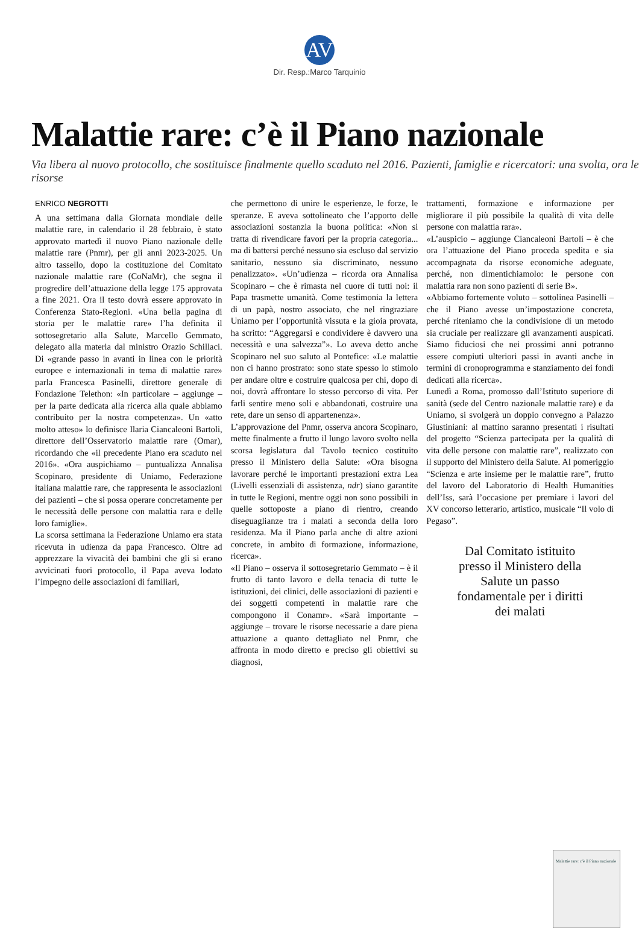AV
Dir. Resp.:Marco Tarquinio
Malattie rare: c’è il Piano nazionale
Via libera al nuovo protocollo, che sostituisce finalmente quello scaduto nel 2016. Pazienti, famiglie e ricercatori: una svolta, ora le risorse
ENRICO NEGROTTI
A una settimana dalla Giornata mondiale delle malattie rare, in calendario il 28 febbraio, è stato approvato martedì il nuovo Piano nazionale delle malattie rare (Pnmr), per gli anni 2023-2025. Un altro tassello, dopo la costituzione del Comitato nazionale malattie rare (CoNaMr), che segna il progredire dell’attuazione della legge 175 approvata a fine 2021. Ora il testo dovrà essere approvato in Conferenza Stato-Regioni. «Una bella pagina di storia per le malattie rare» l’ha definita il sottosegretario alla Salute, Marcello Gemmato, delegato alla materia dal ministro Orazio Schillaci. Di «grande passo in avanti in linea con le priorità europee e internazionali in tema di malattie rare» parla Francesca Pasinelli, direttore generale di Fondazione Telethon: «In particolare – aggiunge – per la parte dedicata alla ricerca alla quale abbiamo contribuito per la nostra competenza». Un «atto molto atteso» lo definisce Ilaria Ciancaleoni Bartoli, direttore dell’Osservatorio malattie rare (Omar), ricordando che «il precedente Piano era scaduto nel 2016». «Ora auspichiamo – puntualizza Annalisa Scopinaro, presidente di Uniamo, Federazione italiana malattie rare, che rappresenta le associazioni dei pazienti – che si possa operare concretamente per le necessità delle persone con malattia rara e delle loro famiglie».
La scorsa settimana la Federazione Uniamo era stata ricevuta in udienza da papa Francesco. Oltre ad apprezzare la vivacità dei bambini che gli si erano avvicinati fuori protocollo, il Papa aveva lodato l’impegno delle associazioni di familiari,
che permettono di unire le esperienze, le forze, le speranze. E aveva sottolineato che l’apporto delle associazioni sostanzia la buona politica: «Non si tratta di rivendicare favori per la propria categoria... ma di battersi perché nessuno sia escluso dal servizio sanitario, nessuno sia discriminato, nessuno penalizzato». «Un’udienza – ricorda ora Annalisa Scopinaro – che è rimasta nel cuore di tutti noi: il Papa trasmette umanità. Come testimonia la lettera di un papà, nostro associato, che nel ringraziare Uniamo per l’opportunità vissuta e la gioia provata, ha scritto: “Aggregarsi e condividere è davvero una necessità e una salvezza”». Lo aveva detto anche Scopinaro nel suo saluto al Pontefice: «Le malattie non ci hanno prostrato: sono state spesso lo stimolo per andare oltre e costruire qualcosa per chi, dopo di noi, dovrà affrontare lo stesso percorso di vita. Per farli sentire meno soli e abbandonati, costruire una rete, dare un senso di appartenenza».
L’approvazione del Pnmr, osserva ancora Scopinaro, mette finalmente a frutto il lungo lavoro svolto nella scorsa legislatura dal Tavolo tecnico costituito presso il Ministero della Salute: «Ora bisogna lavorare perché le importanti prestazioni extra Lea (Livelli essenziali di assistenza, ndr) siano garantite in tutte le Regioni, mentre oggi non sono possibili in quelle sottoposte a piano di rientro, creando diseguaglianze tra i malati a seconda della loro residenza. Ma il Piano parla anche di altre azioni concrete, in ambito di formazione, informazione, ricerca».
«Il Piano – osserva il sottosegretario Gemmato – è il frutto di tanto lavoro e della tenacia di tutte le istituzioni, dei clinici, delle associazioni di pazienti e dei soggetti competenti in malattie rare che compongono il Conamr». «Sarà importante – aggiunge – trovare le risorse necessarie a dare piena attuazione a quanto dettagliato nel Pnmr, che affronta in modo diretto e preciso gli obiettivi su diagnosi,
trattamenti, formazione e informazione per migliorare il più possibile la qualità di vita delle persone con malattia rara».
«L’auspicio – aggiunge Ciancaleoni Bartoli – è che ora l’attuazione del Piano proceda spedita e sia accompagnata da risorse economiche adeguate, perché, non dimentichiamolo: le persone con malattia rara non sono pazienti di serie B».
«Abbiamo fortemente voluto – sottolinea Pasinelli – che il Piano avesse un’impostazione concreta, perché riteniamo che la condivisione di un metodo sia cruciale per realizzare gli avanzamenti auspicati. Siamo fiduciosi che nei prossimi anni potranno essere compiuti ulteriori passi in avanti anche in termini di cronoprogramma e stanziamento dei fondi dedicati alla ricerca».
Lunedì a Roma, promosso dall’Istituto superiore di sanità (sede del Centro nazionale malattie rare) e da Uniamo, si svolgerà un doppio convegno a Palazzo Giustiniani: al mattino saranno presentati i risultati del progetto “Scienza partecipata per la qualità di vita delle persone con malattie rare”, realizzato con il supporto del Ministero della Salute. Al pomeriggio “Scienza e arte insieme per le malattie rare”, frutto del lavoro del Laboratorio di Health Humanities dell’Iss, sarà l’occasione per premiare i lavori del XV concorso letterario, artistico, musicale “Il volo di Pegaso”.
Dal Comitato istituito presso il Ministero della Salute un passo fondamentale per i diritti dei malati
Malattie rare: c’è il Piano nazionale